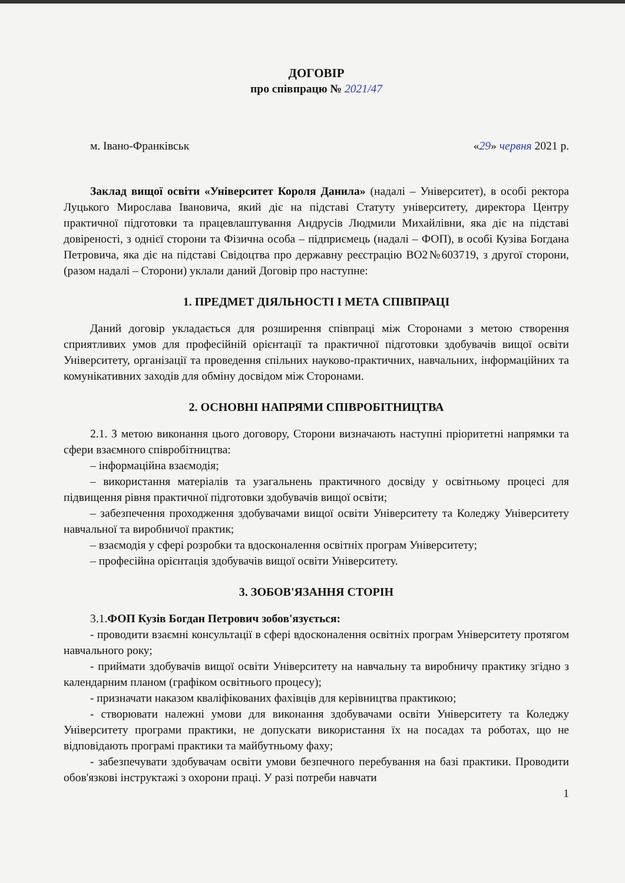ДОГОВІР
про співпрацю № 2021/47
м. Івано-Франківськ «29» червня 2021 р.
Заклад вищої освіти «Університет Короля Данила» (надалі – Університет), в особі ректора Луцького Мирослава Івановича, який діє на підставі Статуту університету, директора Центру практичної підготовки та працевлаштування Андрусів Людмили Михайлівни, яка діє на підставі довіреності, з однієї сторони та Фізична особа – підприємець (надалі – ФОП), в особі Кузіва Богдана Петровича, яка діє на підставі Свідоцтва про державну реєстрацію ВО2№603719, з другої сторони, (разом надалі – Сторони) уклали даний Договір про наступне:
1. ПРЕДМЕТ ДІЯЛЬНОСТІ І МЕТА СПІВПРАЦІ
Даний договір укладається для розширення співпраці між Сторонами з метою створення сприятливих умов для професійній орієнтації та практичної підготовки здобувачів вищої освіти Університету, організації та проведення спільних науково-практичних, навчальних, інформаційних та комунікативних заходів для обміну досвідом між Сторонами.
2. ОСНОВНІ НАПРЯМИ СПІВРОБІТНИЦТВА
2.1. З метою виконання цього договору, Сторони визначають наступні пріоритетні напрямки та сфери взаємного співробітництва:
– інформаційна взаємодія;
– використання матеріалів та узагальнень практичного досвіду у освітньому процесі для підвищення рівня практичної підготовки здобувачів вищої освіти;
– забезпечення проходження здобувачами вищої освіти Університету та Коледжу Університету навчальної та виробничої практик;
– взаємодія у сфері розробки та вдосконалення освітніх програм Університету;
– професійна орієнтація здобувачів вищої освіти Університету.
3. ЗОБОВ'ЯЗАННЯ СТОРІН
3.1.ФОП Кузів Богдан Петрович зобов'язується:
- проводити взаємні консультації в сфері вдосконалення освітніх програм Університету протягом навчального року;
- приймати здобувачів вищої освіти Університету на навчальну та виробничу практику згідно з календарним планом (графіком освітнього процесу);
- призначати наказом кваліфікованих фахівців для керівництва практикою;
- створювати належні умови для виконання здобувачами освіти Університету та Коледжу Університету програми практики, не допускати використання їх на посадах та роботах, що не відповідають програмі практики та майбутньому фаху;
- забезпечувати здобувачам освіти умови безпечного перебування на базі практики. Проводити обов'язкові інструктажі з охорони праці. У разі потреби навчати
1